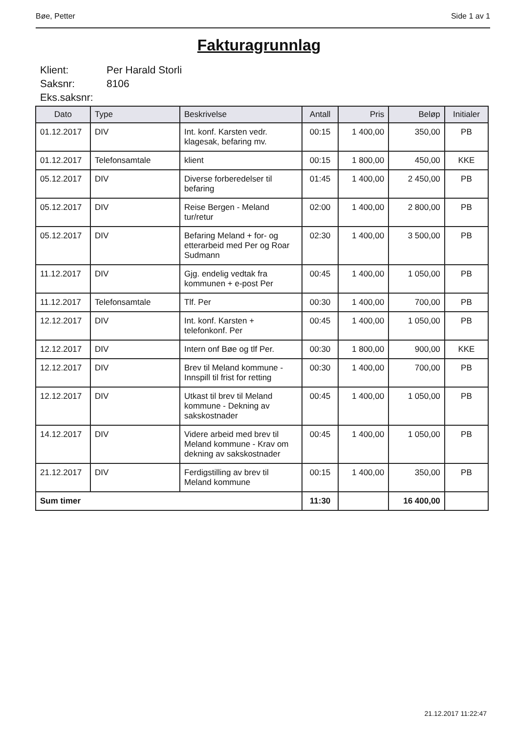Bøe, Petter Side 1 av 1
Fakturagrunnlag
| Klient: | Per Harald Storli |
| Saksnr: | 8106 |
| Eks.saksnr: | |
| Dato | Type | Beskrivelse | Antall | Pris | Beløp | Initialer |
| --- | --- | --- | --- | --- | --- | --- |
| 01.12.2017 | DIV | Int. konf. Karsten vedr. klagesak, befaring mv. | 00:15 | 1 400,00 | 350,00 | PB |
| 01.12.2017 | Telefonsamtale | klient | 00:15 | 1 800,00 | 450,00 | KKE |
| 05.12.2017 | DIV | Diverse forberedelser til befaring | 01:45 | 1 400,00 | 2 450,00 | PB |
| 05.12.2017 | DIV | Reise Bergen - Meland tur/retur | 02:00 | 1 400,00 | 2 800,00 | PB |
| 05.12.2017 | DIV | Befaring Meland + for- og etterarbeid med Per og Roar Sudmann | 02:30 | 1 400,00 | 3 500,00 | PB |
| 11.12.2017 | DIV | Gjg. endelig vedtak fra kommunen + e-post Per | 00:45 | 1 400,00 | 1 050,00 | PB |
| 11.12.2017 | Telefonsamtale | Tlf. Per | 00:30 | 1 400,00 | 700,00 | PB |
| 12.12.2017 | DIV | Int. konf. Karsten + telefonkonf. Per | 00:45 | 1 400,00 | 1 050,00 | PB |
| 12.12.2017 | DIV | Intern onf Bøe og tlf Per. | 00:30 | 1 800,00 | 900,00 | KKE |
| 12.12.2017 | DIV | Brev til Meland kommune - Innspill til frist for retting | 00:30 | 1 400,00 | 700,00 | PB |
| 12.12.2017 | DIV | Utkast til brev til Meland kommune - Dekning av sakskostnader | 00:45 | 1 400,00 | 1 050,00 | PB |
| 14.12.2017 | DIV | Videre arbeid med brev til Meland kommune - Krav om dekning av sakskostnader | 00:45 | 1 400,00 | 1 050,00 | PB |
| 21.12.2017 | DIV | Ferdigstilling av brev til Meland kommune | 00:15 | 1 400,00 | 350,00 | PB |
| Sum timer | | | 11:30 | | 16 400,00 | |
21.12.2017 11:22:47